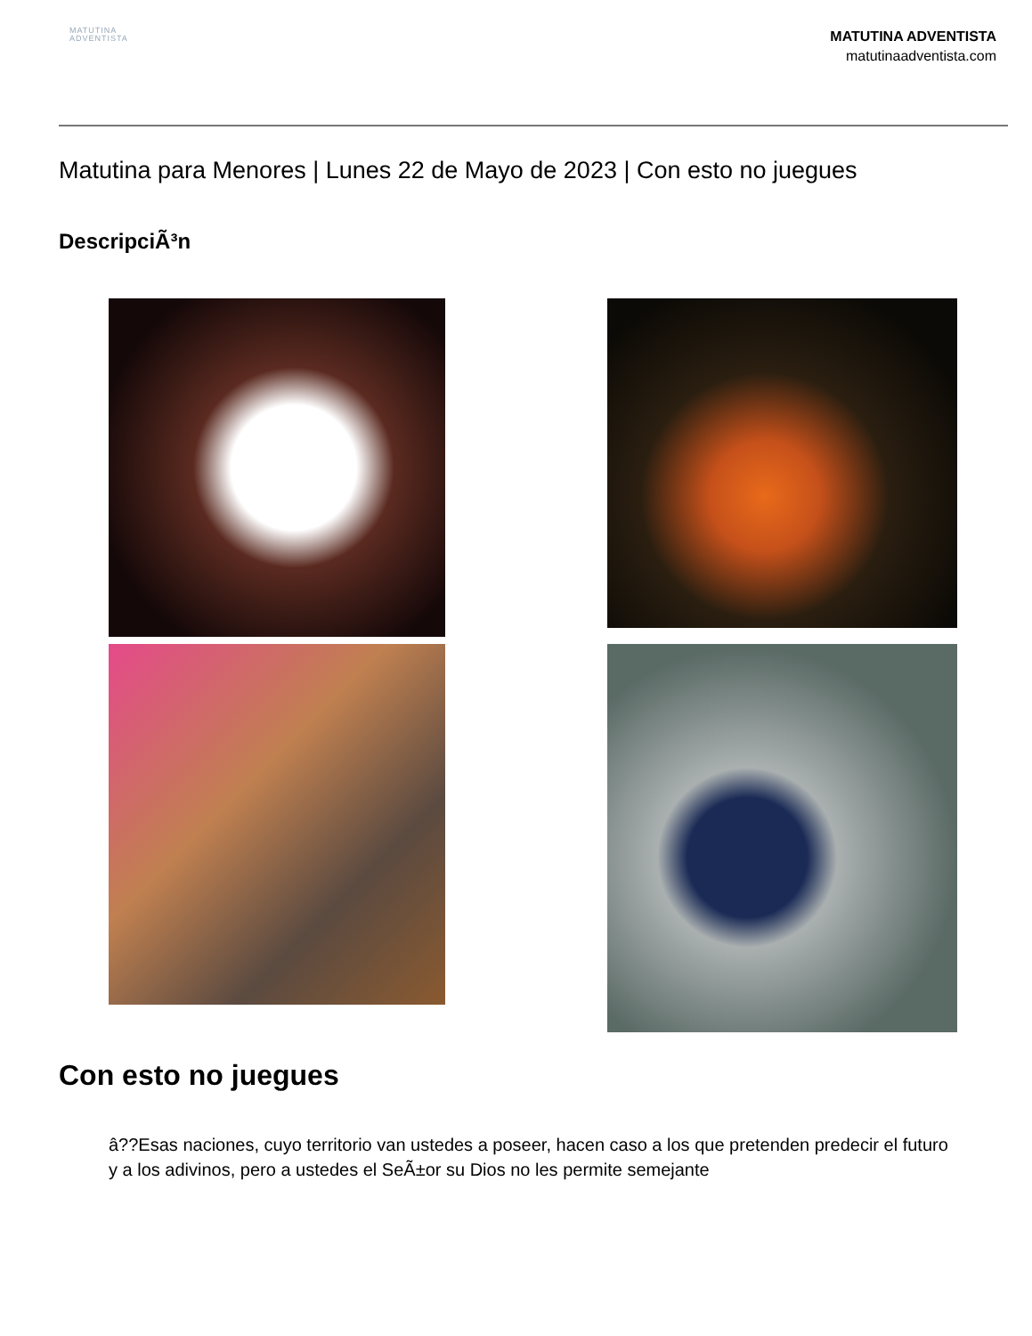MATUTINA
ADVENTISTA
MATUTINA ADVENTISTA
matutinaadventista.com
Matutina para Menores | Lunes 22 de Mayo de 2023 | Con esto no juegues
DescripciÃ³n
Con esto no juegues
â??Esas naciones, cuyo territorio van ustedes a poseer, hacen caso a los que pretenden predecir el futuro y a los adivinos, pero a ustedes el SeÃ±or su Dios no les permite semejante